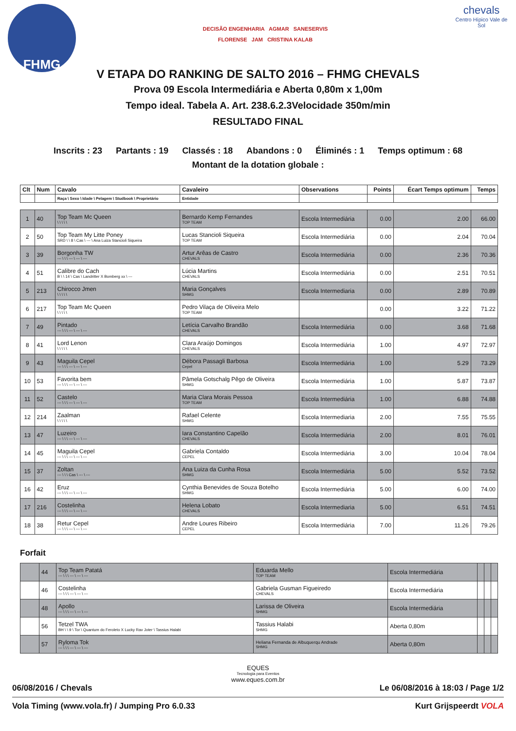FHMG
DECISÃO ENGENHARIA AGMAR SANESERVIS
FLORENSE JAM CRISTINA KALAB
chevals
Centro Hípico Vale de Sol
V ETAPA DO RANKING DE SALTO 2016 – FHMG CHEVALS
Prova 09 Escola Intermediária e Aberta 0,80m x 1,00m
Tempo ideal. Tabela A. Art. 238.6.2.3Velocidade 350m/min
RESULTADO FINAL
Inscrits : 23 Partants : 19 Classés : 18 Abandons : 0 Éliminés : 1 Temps optimum : 68
Montant de la dotation globale :
| Clt | Num | Cavalo | Cavaleiro | Observations | Points | Écart Temps optimum | Temps |
| --- | --- | --- | --- | --- | --- | --- | --- |
| | | Raça \ Sexo \ Idade \ Pelagem \ Studbook \ Proprietário | Entidade | | | | |
| 1 | 40 | Top Team Mc Queen \ \ \ \ \ | Bernardo Kemp Fernandes TOP TEAM | Escola Intermediária | 0.00 | 2.00 | 66.00 |
| 2 | 50 | Top Team My Litte Poney SRD \ \ 8 \ Cas \ --- \ Ana Luiza Stancioli Siqueira | Lucas Stancioli Siqueira TOP TEAM | Escola Intermediária | 0.00 | 2.04 | 70.04 |
| 3 | 39 | Borgonha TW --- \ \ \ --- \ --- \ --- | Artur Arêas de Castro CHEVALS | Escola Intermediária | 0.00 | 2.36 | 70.36 |
| 4 | 51 | Calibre do Cach B \ \ 14 \ Cas \ Landritter X Bomberg xx \ --- | Lúcia Martins CHEVALS | Escola Intermediária | 0.00 | 2.51 | 70.51 |
| 5 | 213 | Chirocco Jmen \ \ \ \ \ | Maria Gonçalves SHMG | Escola Intermediaria | 0.00 | 2.89 | 70.89 |
| 6 | 217 | Top Team Mc Queen \ \ \ \ \ | Pedro Vilaça de Oliveira Melo TOP TEAM | | 0.00 | 3.22 | 71.22 |
| 7 | 49 | Pintado --- \ \ \ --- \ --- \ --- | Letícia Carvalho Brandão CHEVALS | Escola Intermediária | 0.00 | 3.68 | 71.68 |
| 8 | 41 | Lord Lenon \ \ \ \ \ | Clara Araújo Domingos CHEVALS | Escola Intermediária | 1.00 | 4.97 | 72.97 |
| 9 | 43 | Maguila Cepel --- \ \ \ --- \ --- \ --- | Débora Passagli Barbosa Cepel | Escola Intermediária | 1.00 | 5.29 | 73.29 |
| 10 | 53 | Favorita bem --- \ \ \ --- \ --- \ --- | Pâmela Gotschalg Pêgo de Oliveira SHMG | Escola Intermediária | 1.00 | 5.87 | 73.87 |
| 11 | 52 | Castelo --- \ \ \ --- \ --- \ --- | Maria Clara Morais Pessoa TOP TEAM | Escola Intermediária | 1.00 | 6.88 | 74.88 |
| 12 | 214 | Zaalman \ \ \ \ \ | Rafael Celente SHMG | Escola Intermediaria | 2.00 | 7.55 | 75.55 |
| 13 | 47 | Luzeiro --- \ \ \ --- \ --- \ --- | Iara Constantino Capelão CHEVALS | Escola Intermediária | 2.00 | 8.01 | 76.01 |
| 14 | 45 | Maguila Cepel --- \ \ \ --- \ --- \ --- | Gabriela Contaldo CEPEL | Escola Intermediária | 3.00 | 10.04 | 78.04 |
| 15 | 37 | Zoltan --- \ \ \ Cas \ --- \ --- | Ana Luiza da Cunha Rosa SHMG | Escola Intermediária | 5.00 | 5.52 | 73.52 |
| 16 | 42 | Eruz --- \ \ \ --- \ --- \ --- | Cynthia Benevides de Souza Botelho SHMG | Escola Intermediária | 5.00 | 6.00 | 74.00 |
| 17 | 216 | Costelinha --- \ \ \ --- \ --- \ --- | Helena Lobato CHEVALS | Escola Intermediaria | 5.00 | 6.51 | 74.51 |
| 18 | 38 | Retur Cepel --- \ \ \ --- \ --- \ --- | Andre Loures Ribeiro CEPEL | Escola Intermediária | 7.00 | 11.26 | 79.26 |
Forfait
| | 44 | Top Team Patatá --- \ \ \ --- \ --- \ --- | Eduarda Mello TOP TEAM | Escola Intermediária | | | |
| | 46 | Costelinha --- \ \ \ --- \ --- \ --- | Gabriela Gusman Figueiredo CHEVALS | Escola Intermediária | | | |
| | 48 | Apollo --- \ \ \ --- \ --- \ --- | Larissa de Oliveira SHMG | Escola Intermediária | | | |
| | 56 | Tetzel TWA BH \ \ 9 \ Tor \ Quantum do Feroleto X Lucky Rav Joter \ Tassius Halabi | Tassius Halabi SHMG | Aberta 0,80m | | | |
| | 57 | Ryloma Tok --- \ \ \ --- \ --- \ --- | Heliana Fernanda de Albuquerqu Andrade SHMG | Aberta 0,80m | | | |
EQUES
Tecnologia para Eventos
www.eques.com.br
06/08/2016 / Chevals Le 06/08/2016 à 18:03 / Page 1/2
Vola Timing (www.vola.fr) / Jumping Pro 6.0.33 Kurt Grijspeerdt VOLA